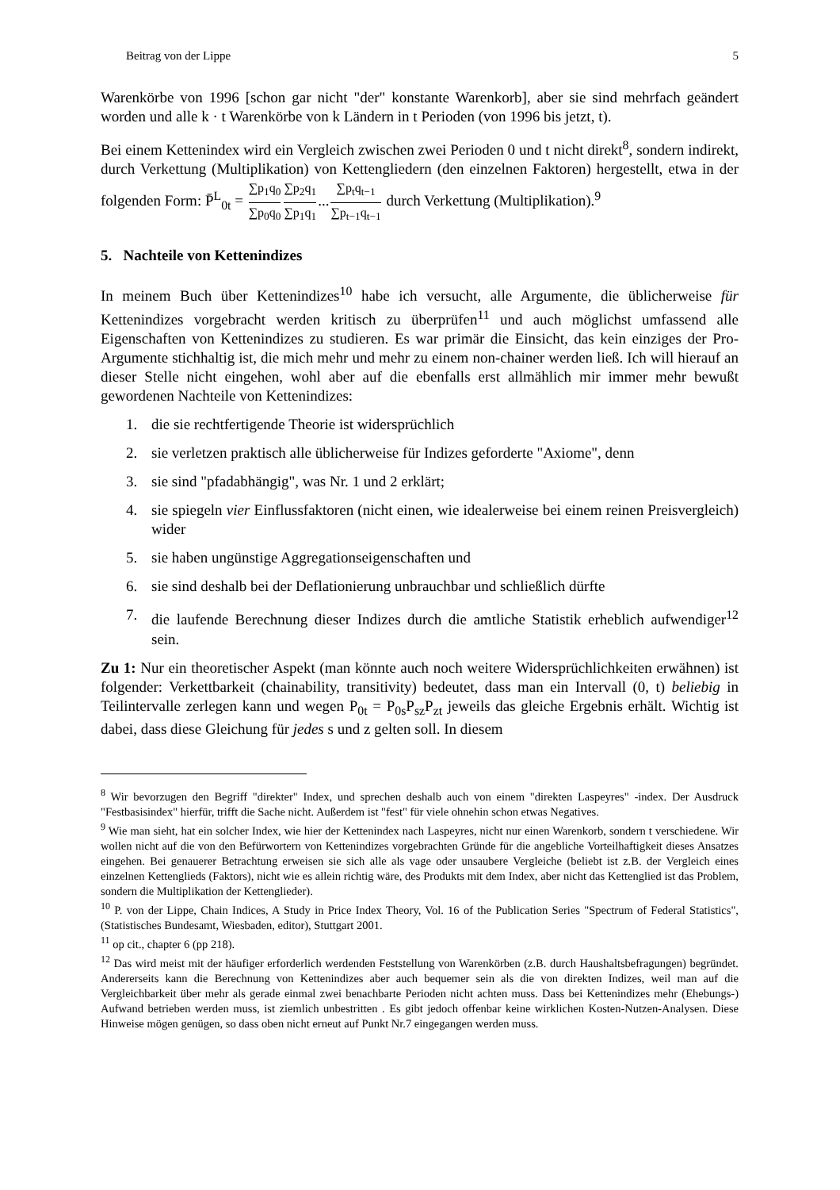Beitrag von der Lippe 5
Warenkörbe von 1996 [schon gar nicht "der" konstante Warenkorb], aber sie sind mehrfach geändert worden und alle k · t Warenkörbe von k Ländern in t Perioden (von 1996 bis jetzt, t).
Bei einem Kettenindex wird ein Vergleich zwischen zwei Perioden 0 und t nicht direkt<sup>8</sup>, sondern indirekt, durch Verkettung (Multiplikation) von Kettengliedern (den einzelnen Faktoren) hergestellt, etwa in der folgenden Form: P̄<sup>L</sup><sub>0t</sub> = ∑p<sub>1</sub>q<sub>0</sub> ∑p<sub>0</sub>q<sub>0</sub>∑p<sub>2</sub>q<sub>1</sub> ∑p<sub>1</sub>q<sub>1</sub>...∑p<sub>t</sub>q<sub>t−1</sub> ∑p<sub>t−1</sub>q<sub>t−1</sub> durch Verkettung (Multiplikation).<sup>9</sup>
5. Nachteile von Kettenindizes
In meinem Buch über Kettenindizes<sup>10</sup> habe ich versucht, alle Argumente, die üblicherweise für Kettenindizes vorgebracht werden kritisch zu überprüfen<sup>11</sup> und auch möglichst umfassend alle Eigenschaften von Kettenindizes zu studieren. Es war primär die Einsicht, das kein einziges der Pro-Argumente stichhaltig ist, die mich mehr und mehr zu einem non-chainer werden ließ. Ich will hierauf an dieser Stelle nicht eingehen, wohl aber auf die ebenfalls erst allmählich mir immer mehr bewußt gewordenen Nachteile von Kettenindizes:
1. die sie rechtfertigende Theorie ist widersprüchlich
2. sie verletzen praktisch alle üblicherweise für Indizes geforderte "Axiome", denn
3. sie sind "pfadabhängig", was Nr. 1 und 2 erklärt;
4. sie spiegeln vier Einflussfaktoren (nicht einen, wie idealerweise bei einem reinen Preisvergleich) wider
5. sie haben ungünstige Aggregationseigenschaften und
6. sie sind deshalb bei der Deflationierung unbrauchbar und schließlich dürfte
7. die laufende Berechnung dieser Indizes durch die amtliche Statistik erheblich aufwendiger<sup>12</sup> sein.
Zu 1: Nur ein theoretischer Aspekt (man könnte auch noch weitere Widersprüchlichkeiten erwähnen) ist folgender: Verkettbarkeit (chainability, transitivity) bedeutet, dass man ein Intervall (0, t) beliebig in Teilintervalle zerlegen kann und wegen P<sub>0t</sub> = P<sub>0s</sub>P<sub>sz</sub>P<sub>zt</sub> jeweils das gleiche Ergebnis erhält. Wichtig ist dabei, dass diese Gleichung für jedes s und z gelten soll. In diesem
<sup>8</sup> Wir bevorzugen den Begriff "direkter" Index, und sprechen deshalb auch von einem "direkten Laspeyres" -index. Der Ausdruck "Festbasisindex" hierfür, trifft die Sache nicht. Außerdem ist "fest" für viele ohnehin schon etwas Negatives.
<sup>9</sup> Wie man sieht, hat ein solcher Index, wie hier der Kettenindex nach Laspeyres, nicht nur einen Warenkorb, sondern t verschiedene. Wir wollen nicht auf die von den Befürwortern von Kettenindizes vorgebrachten Gründe für die angebliche Vorteilhaftigkeit dieses Ansatzes eingehen. Bei genauerer Betrachtung erweisen sie sich alle als vage oder unsaubere Vergleiche (beliebt ist z.B. der Vergleich eines einzelnen Kettenglieds (Faktors), nicht wie es allein richtig wäre, des Produkts mit dem Index, aber nicht das Kettenglied ist das Problem, sondern die Multiplikation der Kettenglieder).
<sup>10</sup> P. von der Lippe, Chain Indices, A Study in Price Index Theory, Vol. 16 of the Publication Series "Spectrum of Federal Statistics", (Statistisches Bundesamt, Wiesbaden, editor), Stuttgart 2001.
<sup>11</sup> op cit., chapter 6 (pp 218).
<sup>12</sup> Das wird meist mit der häufiger erforderlich werdenden Feststellung von Warenkörben (z.B. durch Haushaltsbefragungen) begründet. Andererseits kann die Berechnung von Kettenindizes aber auch bequemer sein als die von direkten Indizes, weil man auf die Vergleichbarkeit über mehr als gerade einmal zwei benachbarte Perioden nicht achten muss. Dass bei Kettenindizes mehr (Ehebungs-) Aufwand betrieben werden muss, ist ziemlich unbestritten . Es gibt jedoch offenbar keine wirklichen Kosten-Nutzen-Analysen. Diese Hinweise mögen genügen, so dass oben nicht erneut auf Punkt Nr.7 eingegangen werden muss.